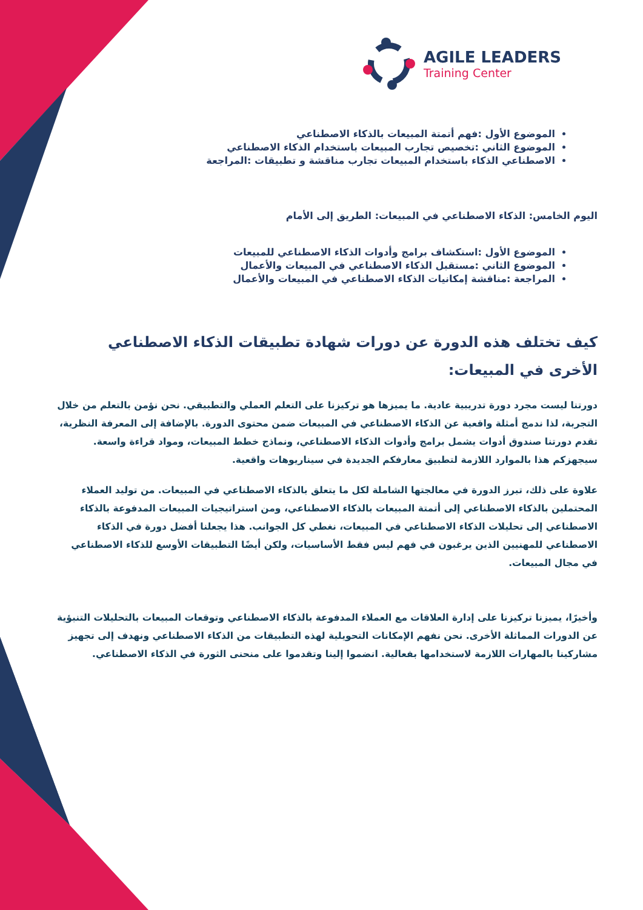AGILE LEADERS
Training Center
الموضوع الأول :فهم أتمتة المبيعات بالذكاء الاصطناعي
الموضوع الثاني :تخصيص تجارب المبيعات باستخدام الذكاء الاصطناعي
الاصطناعي الذكاء باستخدام المبيعات تجارب مناقشة و تطبيقات :المراجعة
اليوم الخامس: الذكاء الاصطناعي في المبيعات: الطريق إلى الأمام
الموضوع الأول :استكشاف برامج وأدوات الذكاء الاصطناعي للمبيعات
الموضوع الثاني :مستقبل الذكاء الاصطناعي في المبيعات والأعمال
المراجعة :مناقشة إمكانيات الذكاء الاصطناعي في المبيعات والأعمال
كيف تختلف هذه الدورة عن دورات شهادة تطبيقات الذكاء الاصطناعي الأخرى في المبيعات:
دورتنا ليست مجرد دورة تدريبية عادية. ما يميزها هو تركيزنا على التعلم العملي والتطبيقي. نحن نؤمن بالتعلم من خلال التجربة، لذا ندمج أمثلة واقعية عن الذكاء الاصطناعي في المبيعات ضمن محتوى الدورة. بالإضافة إلى المعرفة النظرية، تقدم دورتنا صندوق أدوات يشمل برامج وأدوات الذكاء الاصطناعي، ونماذج خطط المبيعات، ومواد قراءة واسعة. سيجهزكم هذا بالموارد اللازمة لتطبيق معارفكم الجديدة في سيناريوهات واقعية.
علاوة على ذلك، تبرز الدورة في معالجتها الشاملة لكل ما يتعلق بالذكاء الاصطناعي في المبيعات. من توليد العملاء المحتملين بالذكاء الاصطناعي إلى أتمتة المبيعات بالذكاء الاصطناعي، ومن استراتيجيات المبيعات المدفوعة بالذكاء الاصطناعي إلى تحليلات الذكاء الاصطناعي في المبيعات، نغطي كل الجوانب. هذا يجعلنا أفضل دورة في الذكاء الاصطناعي للمهنيين الذين يرغبون في فهم ليس فقط الأساسيات، ولكن أيضًا التطبيقات الأوسع للذكاء الاصطناعي في مجال المبيعات.
وأخيرًا، يميزنا تركيزنا على إدارة العلاقات مع العملاء المدفوعة بالذكاء الاصطناعي وتوقعات المبيعات بالتحليلات التنبؤية عن الدورات المماثلة الأخرى. نحن نفهم الإمكانات التحويلية لهذه التطبيقات من الذكاء الاصطناعي ونهدف إلى تجهيز مشاركينا بالمهارات اللازمة لاستخدامها بفعالية. انضموا إلينا وتقدموا على منحنى الثورة في الذكاء الاصطناعي.